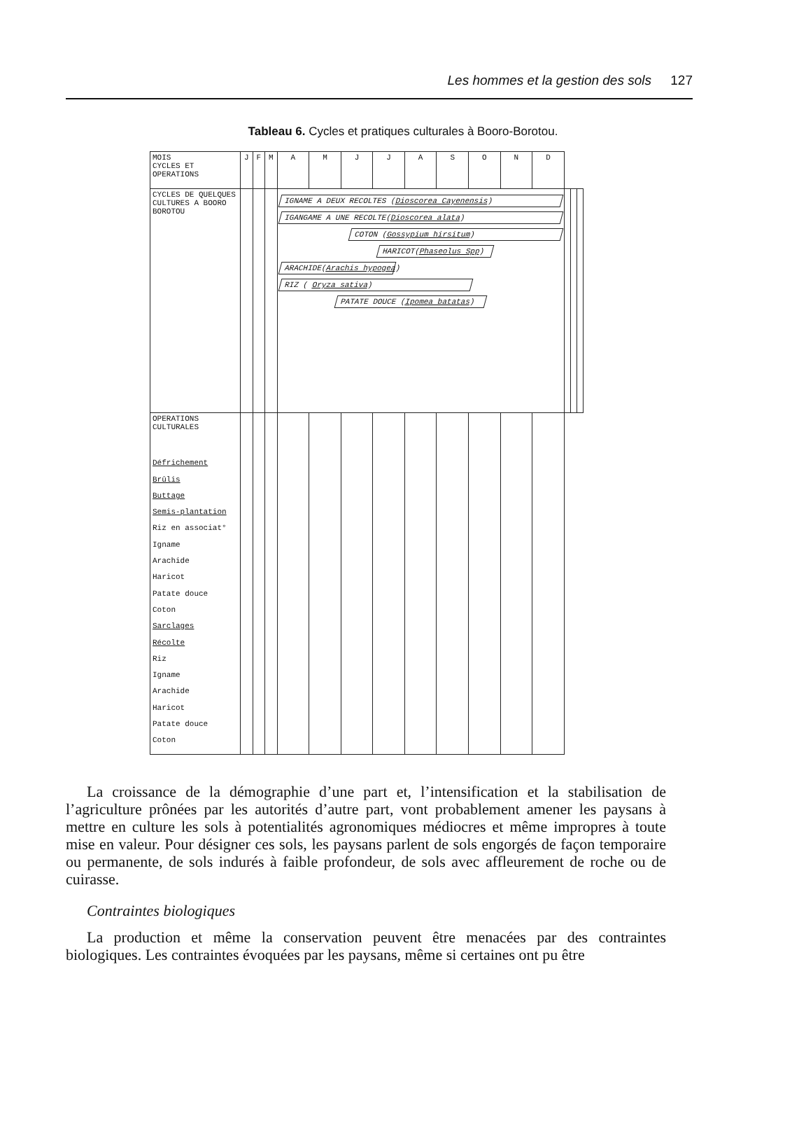Les hommes et la gestion des sols 127
Tableau 6. Cycles et pratiques culturales à Booro-Borotou.
| MOIS CYCLES ET OPERATIONS | J | F | M | A | M | J | J | A | S | O | N | D | | | |
| --- | --- | --- | --- | --- | --- | --- | --- | --- | --- | --- | --- | --- | --- | --- | --- |
| CYCLES DE QUELQUES CULTURES A BOORO BOROTOU | | | | IGNAME A DEUX RECOLTES ( Dioscorea Cayenensis ) IGANGAME A UNE RECOLTE( Dioscorea alata ) COTON ( Gossypium hirsitum ) HARICOT( Phaseolus Spp ) ARACHIDE( Arachis hypogea ) RIZ ( Oryza sativa ) PATATE DOUCE ( Ipomea batatas ) | | | | | | | | | | | |
| OPERATIONS CULTURALES Défrichement Brûlis Buttage Semis-plantation Riz en associat° Igname Arachide Haricot Patate douce Coton Sarclages Récolte Riz Igname Arachide Haricot Patate douce Coton | | | | | | | | | | | | | | | |
La croissance de la démographie d’une part et, l’intensification et la stabilisation de l’agriculture prônées par les autorités d’autre part, vont probablement amener les paysans à mettre en culture les sols à potentialités agronomiques médiocres et même impropres à toute mise en valeur. Pour désigner ces sols, les paysans parlent de sols engorgés de façon temporaire ou permanente, de sols indurés à faible profondeur, de sols avec affleurement de roche ou de cuirasse.
Contraintes biologiques
La production et même la conservation peuvent être menacées par des contraintes biologiques. Les contraintes évoquées par les paysans, même si certaines ont pu être